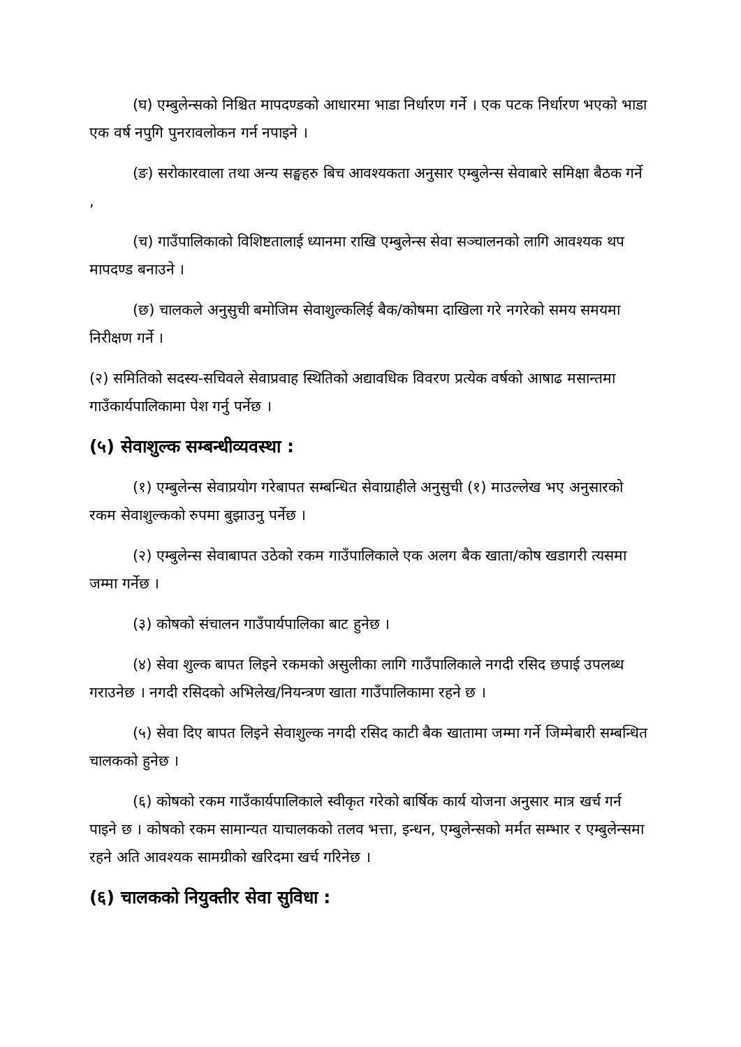(घ) एम्बुलेन्सको निश्चित मापदण्डको आधारमा भाडा निर्धारण गर्ने । एक पटक निर्धारण भएको भाडा एक वर्ष नपुगि पुनरावलोकन गर्न नपाइने ।
(ङ) सरोकारवाला तथा अन्य सङ्घहरु बिच आवश्यकता अनुसार एम्बुलेन्स सेवाबारे समिक्षा बैठक गर्ने ,
(च) गाउँपालिकाको विशिष्टतालाई ध्यानमा राखि एम्बुलेन्स सेवा सञ्चालनको लागि आवश्यक थप मापदण्ड बनाउने ।
(छ) चालकले अनुसुची बमोजिम सेवाशुल्कलिई बैक/कोषमा दाखिला गरे नगरेको समय समयमा निरीक्षण गर्ने ।
(२) समितिको सदस्य-सचिवले सेवाप्रवाह स्थितिको अद्यावधिक विवरण प्रत्येक वर्षको आषाढ मसान्तमा गाउँकार्यपालिकामा पेश गर्नु पर्नेछ ।
(५) सेवाशुल्क सम्बन्धीव्यवस्था :
(१) एम्बुलेन्स सेवाप्रयोग गरेबापत सम्बन्धित सेवाग्राहीले अनुसुची (१) माउल्लेख भए अनुसारको रकम सेवाशुल्कको रुपमा बुझाउनु पर्नेछ ।
(२) एम्बुलेन्स सेवाबापत उठेको रकम गाउँपालिकाले एक अलग बैक खाता/कोष खडागरी त्यसमा जम्मा गर्नेछ ।
(३) कोषको संचालन गाउँपार्यपालिका बाट हुनेछ ।
(४) सेवा शुल्क बापत लिइने रकमको असुलीका लागि गाउँपालिकाले नगदी रसिद छपाई उपलब्ध गराउनेछ । नगदी रसिदको अभिलेख/नियन्त्रण खाता गाउँपालिकामा रहने छ ।
(५) सेवा दिए बापत लिइने सेवाशुल्क नगदी रसिद काटी बैक खातामा जम्मा गर्ने जिम्मेबारी सम्बन्धित चालकको हुनेछ ।
(६) कोषको रकम गाउँकार्यपालिकाले स्वीकृत गरेको बार्षिक कार्य योजना अनुसार मात्र खर्च गर्न पाइने छ । कोषको रकम सामान्यत याचालकको तलव भत्ता, इन्धन, एम्बुलेन्सको मर्मत सम्भार र एम्बुलेन्समा रहने अति आवश्यक सामग्रीको खरिदमा खर्च गरिनेछ ।
(६) चालकको नियुक्तीर सेवा सुविधा :